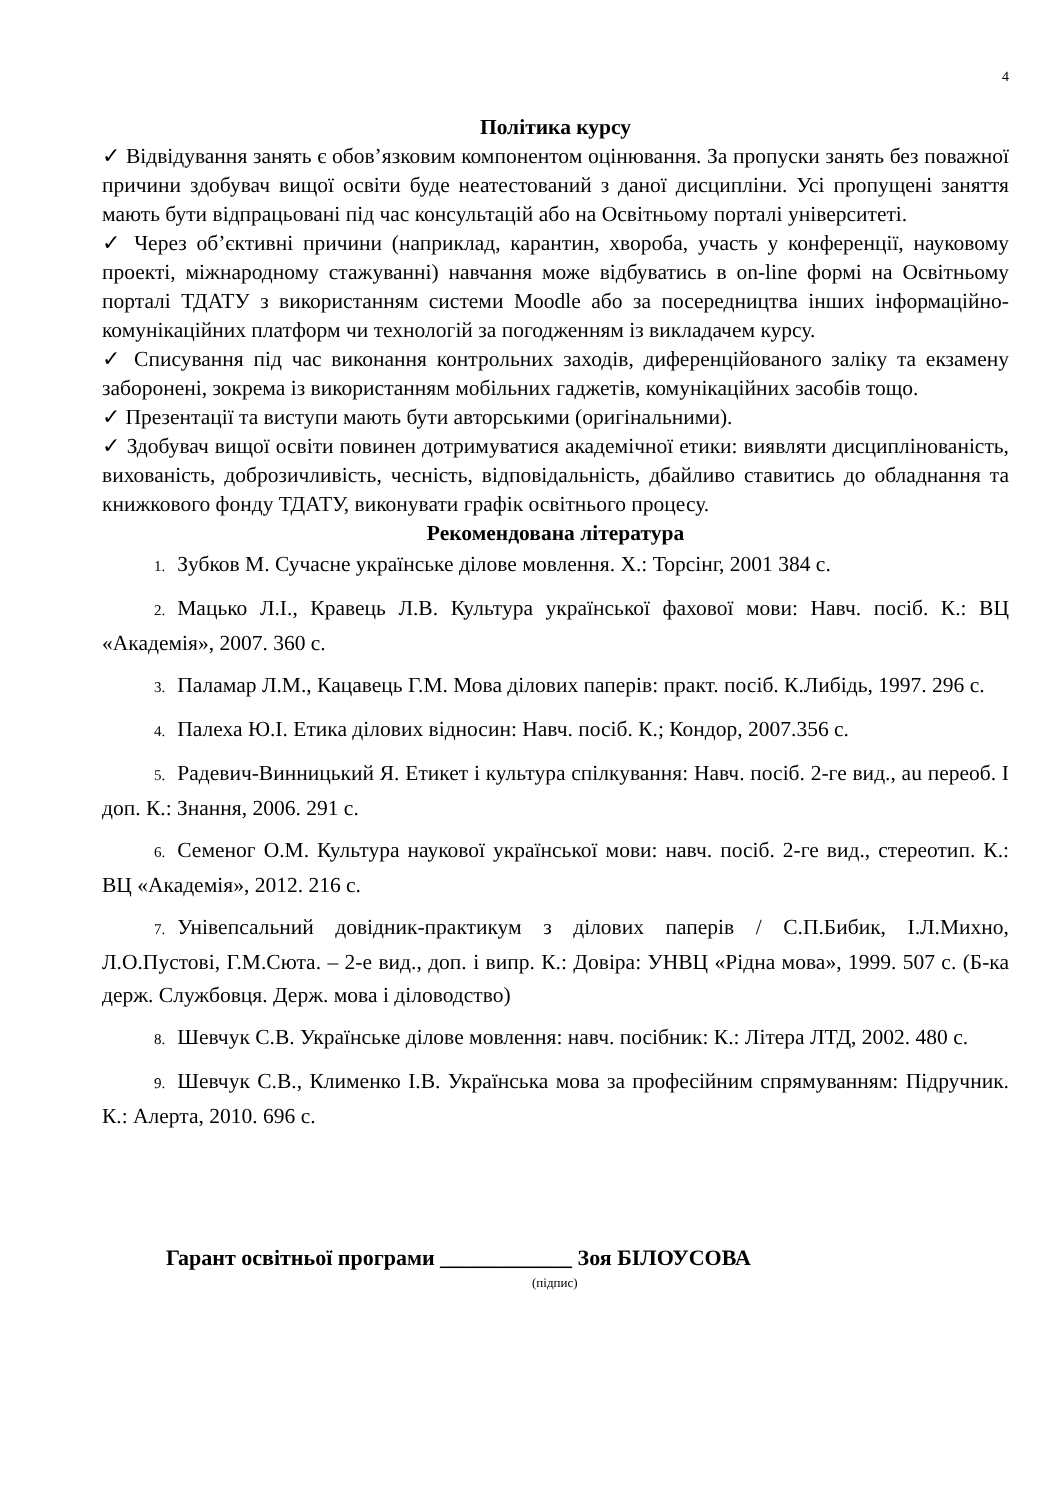4
Політика курсу
✓ Відвідування занять є обов’язковим компонентом оцінювання. За пропуски занять без поважної причини здобувач вищої освіти буде неатестований з даної дисципліни. Усі пропущені заняття мають бути відпрацьовані під час консультацій або на Освітньому порталі університеті.
✓ Через об’єктивні причини (наприклад, карантин, хвороба, участь у конференції, науковому проекті, міжнародному стажуванні) навчання може відбуватись в on-line формі на Освітньому порталі ТДАТУ з використанням системи Moodle або за посередництва інших інформаційно-комунікаційних платформ чи технологій за погодженням із викладачем курсу.
✓ Списування під час виконання контрольних заходів, диференційованого заліку та екзамену заборонені, зокрема із використанням мобільних гаджетів, комунікаційних засобів тощо.
✓ Презентації та виступи мають бути авторськими (оригінальними).
✓ Здобувач вищої освіти повинен дотримуватися академічної етики: виявляти дисциплінованість, вихованість, доброзичливість, чесність, відповідальність, дбайливо ставитись до обладнання та книжкового фонду ТДАТУ, виконувати графік освітнього процесу.
Рекомендована література
1. Зубков М. Сучасне українське ділове мовлення. Х.: Торсінг, 2001 384 с.
2. Мацько Л.І., Кравець Л.В. Культура української фахової мови: Навч. посіб. К.: ВЦ «Академія», 2007. 360 с.
3. Паламар Л.М., Кацавець Г.М. Мова ділових паперів: практ. посіб. К.Либідь, 1997. 296 с.
4. Палеха Ю.І. Етика ділових відносин: Навч. посіб. К.; Кондор, 2007.356 с.
5. Радевич-Винницький Я. Етикет і культура спілкування: Навч. посіб. 2-ге вид., au переоб. І доп. К.: Знання, 2006. 291 с.
6. Семеног О.М. Культура наукової української мови: навч. посіб. 2-ге вид., стереотип. К.: ВЦ «Академія», 2012. 216 с.
7. Унівепсальний довідник-практикум з ділових паперів / С.П.Бибик, І.Л.Михно, Л.О.Пустові, Г.М.Сюта. – 2-е вид., доп. і випр. К.: Довіра: УНВЦ «Рідна мова», 1999. 507 с. (Б-ка держ. Службовця. Держ. мова і діловодство)
8. Шевчук С.В. Українське ділове мовлення: навч. посібник: К.: Літера ЛТД, 2002. 480 с.
9. Шевчук С.В., Клименко І.В. Українська мова за професійним спрямуванням: Підручник. К.: Алерта, 2010. 696 с.
Гарант освітньої програми ____________ Зоя БІЛОУСОВА
(підпис)